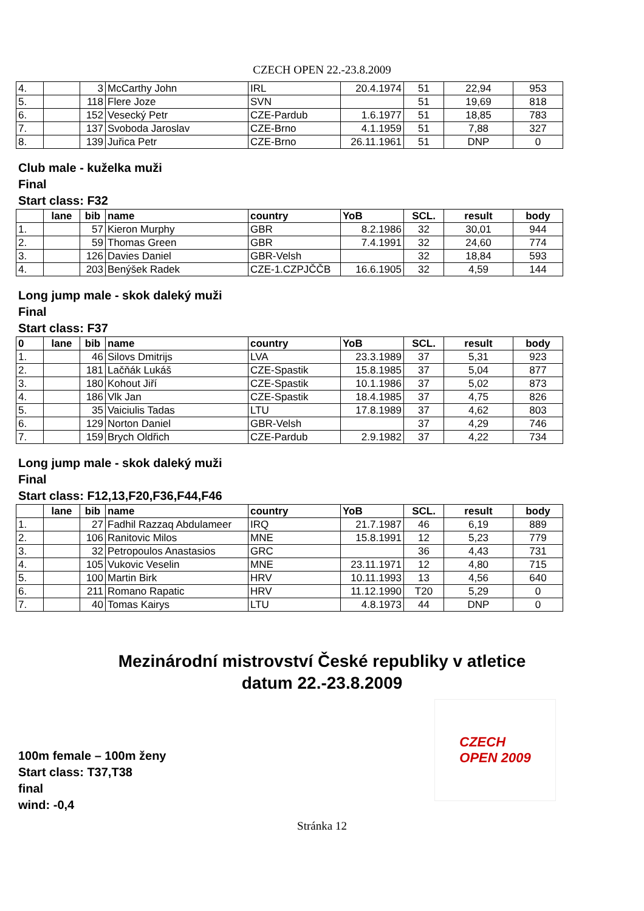CZECH OPEN 22.-23.8.2009
| 4. | | 3 | McCarthy John | IRL | 20.4.1974 | 51 | 22,94 | 953 |
| 5. | | 118 | Flere Joze | SVN | | 51 | 19,69 | 818 |
| 6. | | 152 | Vesecký Petr | CZE-Pardub | 1.6.1977 | 51 | 18,85 | 783 |
| 7. | | 137 | Svoboda Jaroslav | CZE-Brno | 4.1.1959 | 51 | 7,88 | 327 |
| 8. | | 139 | Juřica Petr | CZE-Brno | 26.11.1961 | 51 | DNP | 0 |
Club male - kuželka muži
Final
Start class: F32
| | lane | bib | name | country | YoB | SCL. | result | body |
| --- | --- | --- | --- | --- | --- | --- | --- | --- |
| 1. | | 57 | Kieron Murphy | GBR | 8.2.1986 | 32 | 30,01 | 944 |
| 2. | | 59 | Thomas Green | GBR | 7.4.1991 | 32 | 24,60 | 774 |
| 3. | | 126 | Davies Daniel | GBR-Velsh | | 32 | 18,84 | 593 |
| 4. | | 203 | Benýšek Radek | CZE-1.CZPJČČB | 16.6.1905 | 32 | 4,59 | 144 |
Long jump male - skok daleký muži
Final
Start class: F37
| 0 | lane | bib | name | country | YoB | SCL. | result | body |
| --- | --- | --- | --- | --- | --- | --- | --- | --- |
| 1. | | 46 | Silovs Dmitrijs | LVA | 23.3.1989 | 37 | 5,31 | 923 |
| 2. | | 181 | Lačňák Lukáš | CZE-Spastik | 15.8.1985 | 37 | 5,04 | 877 |
| 3. | | 180 | Kohout Jiří | CZE-Spastik | 10.1.1986 | 37 | 5,02 | 873 |
| 4. | | 186 | Vlk Jan | CZE-Spastik | 18.4.1985 | 37 | 4,75 | 826 |
| 5. | | 35 | Vaiciulis Tadas | LTU | 17.8.1989 | 37 | 4,62 | 803 |
| 6. | | 129 | Norton Daniel | GBR-Velsh | | 37 | 4,29 | 746 |
| 7. | | 159 | Brych Oldřich | CZE-Pardub | 2.9.1982 | 37 | 4,22 | 734 |
Long jump male - skok daleký muži
Final
Start class: F12,13,F20,F36,F44,F46
| | lane | bib | name | country | YoB | SCL. | result | body |
| --- | --- | --- | --- | --- | --- | --- | --- | --- |
| 1. | | 27 | Fadhil Razzaq Abdulameer | IRQ | 21.7.1987 | 46 | 6,19 | 889 |
| 2. | | 106 | Ranitovic Milos | MNE | 15.8.1991 | 12 | 5,23 | 779 |
| 3. | | 32 | Petropoulos Anastasios | GRC | | 36 | 4,43 | 731 |
| 4. | | 105 | Vukovic Veselin | MNE | 23.11.1971 | 12 | 4,80 | 715 |
| 5. | | 100 | Martin Birk | HRV | 10.11.1993 | 13 | 4,56 | 640 |
| 6. | | 211 | Romano Rapatic | HRV | 11.12.1990 | T20 | 5,29 | 0 |
| 7. | | 40 | Tomas Kairys | LTU | 4.8.1973 | 44 | DNP | 0 |
Mezinárodní mistrovství České republiky v atletice
datum 22.-23.8.2009
CZECH
OPEN 2009
100m female – 100m ženy
Start class: T37,T38
final
wind: -0,4
Stránka 12